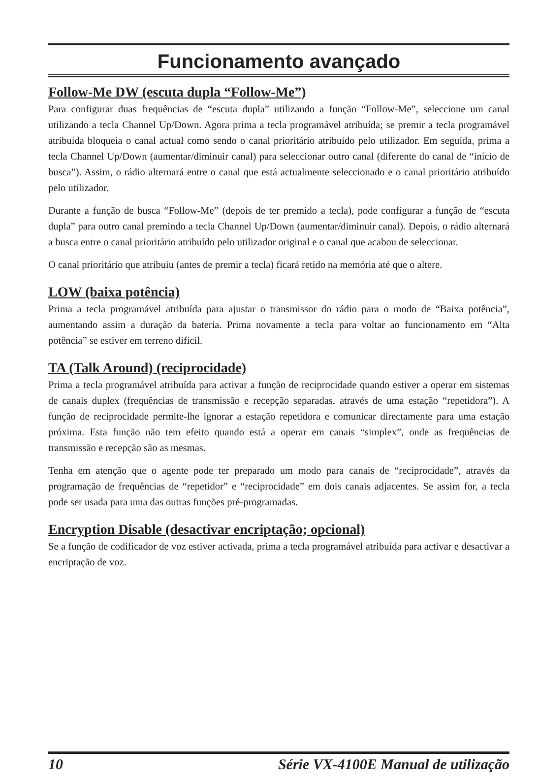Funcionamento avançado
Follow-Me DW (escuta dupla “Follow-Me”)
Para configurar duas frequências de “escuta dupla” utilizando a função “Follow-Me”, seleccione um canal utilizando a tecla Channel Up/Down. Agora prima a tecla programável atribuída; se premir a tecla programável atribuída bloqueia o canal actual como sendo o canal prioritário atribuído pelo utilizador. Em seguida, prima a tecla Channel Up/Down (aumentar/diminuir canal) para seleccionar outro canal (diferente do canal de “início de busca”). Assim, o rádio alternará entre o canal que está actualmente seleccionado e o canal prioritário atribuído pelo utilizador.
Durante a função de busca “Follow-Me” (depois de ter premido a tecla), pode configurar a função de “escuta dupla” para outro canal premindo a tecla Channel Up/Down (aumentar/diminuir canal). Depois, o rádio alternará a busca entre o canal prioritário atribuído pelo utilizador original e o canal que acabou de seleccionar.
O canal prioritário que atribuiu (antes de premir a tecla) ficará retido na memória até que o altere.
LOW (baixa potência)
Prima a tecla programável atribuída para ajustar o transmissor do rádio para o modo de “Baixa potência”, aumentando assim a duração da bateria. Prima novamente a tecla para voltar ao funcionamento em “Alta potência” se estiver em terreno difícil.
TA (Talk Around) (reciprocidade)
Prima a tecla programável atribuída para activar a função de reciprocidade quando estiver a operar em sistemas de canais duplex (frequências de transmissão e recepção separadas, através de uma estação “repetidora”). A função de reciprocidade permite-lhe ignorar a estação repetidora e comunicar directamente para uma estação próxima. Esta função não tem efeito quando está a operar em canais “simplex”, onde as frequências de transmissão e recepção são as mesmas.
Tenha em atenção que o agente pode ter preparado um modo para canais de “reciprocidade”, através da programação de frequências de “repetidor” e “reciprocidade” em dois canais adjacentes. Se assim for, a tecla pode ser usada para uma das outras funções pré-programadas.
Encryption Disable (desactivar encriptação; opcional)
Se a função de codificador de voz estiver activada, prima a tecla programável atribuída para activar e desactivar a encriptação de voz.
10 Série VX-4100E Manual de utilização